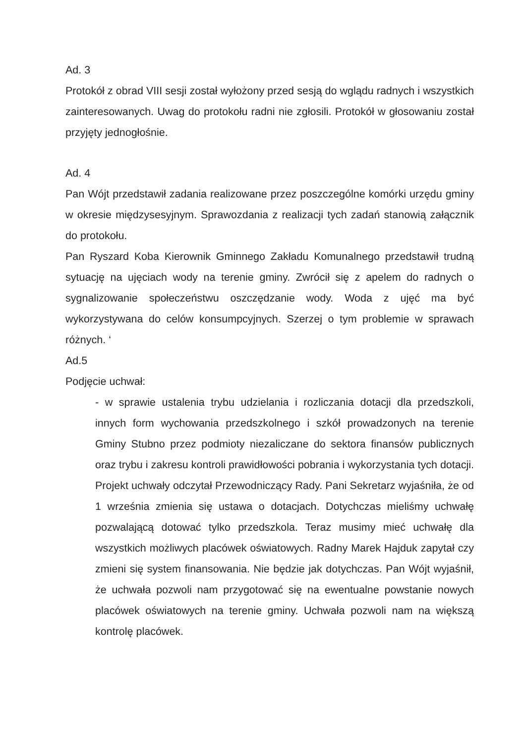Ad. 3
Protokół z obrad VIII sesji został wyłożony przed sesją do wglądu radnych i wszystkich zainteresowanych. Uwag do protokołu radni nie zgłosili. Protokół w głosowaniu został przyjęty jednogłośnie.
Ad. 4
Pan Wójt przedstawił zadania realizowane przez poszczególne komórki urzędu gminy w okresie międzysesyjnym. Sprawozdania z realizacji tych zadań stanowią załącznik do protokołu.
Pan Ryszard Koba Kierownik Gminnego Zakładu Komunalnego przedstawił trudną sytuację na ujęciach wody na terenie gminy. Zwrócił się z apelem do radnych o sygnalizowanie społeczeństwu oszczędzanie wody. Woda z ujęć ma być wykorzystywana do celów konsumpcyjnych. Szerzej o tym problemie w sprawach różnych. ‘
Ad.5
Podjęcie uchwał:
- w sprawie ustalenia trybu udzielania i rozliczania dotacji dla przedszkoli, innych form wychowania przedszkolnego i szkół prowadzonych na terenie Gminy Stubno przez podmioty niezaliczane do sektora finansów publicznych oraz trybu i zakresu kontroli prawidłowości pobrania i wykorzystania tych dotacji. Projekt uchwały odczytał Przewodniczący Rady. Pani Sekretarz wyjaśniła, że od 1 września zmienia się ustawa o dotacjach. Dotychczas mieliśmy uchwałę pozwalającą dotować tylko przedszkola. Teraz musimy mieć uchwałę dla wszystkich możliwych placówek oświatowych. Radny Marek Hajduk zapytał czy zmieni się system finansowania. Nie będzie jak dotychczas. Pan Wójt wyjaśnił, że uchwała pozwoli nam przygotować się na ewentualne powstanie nowych placówek oświatowych na terenie gminy. Uchwała pozwoli nam na większą kontrolę placówek.